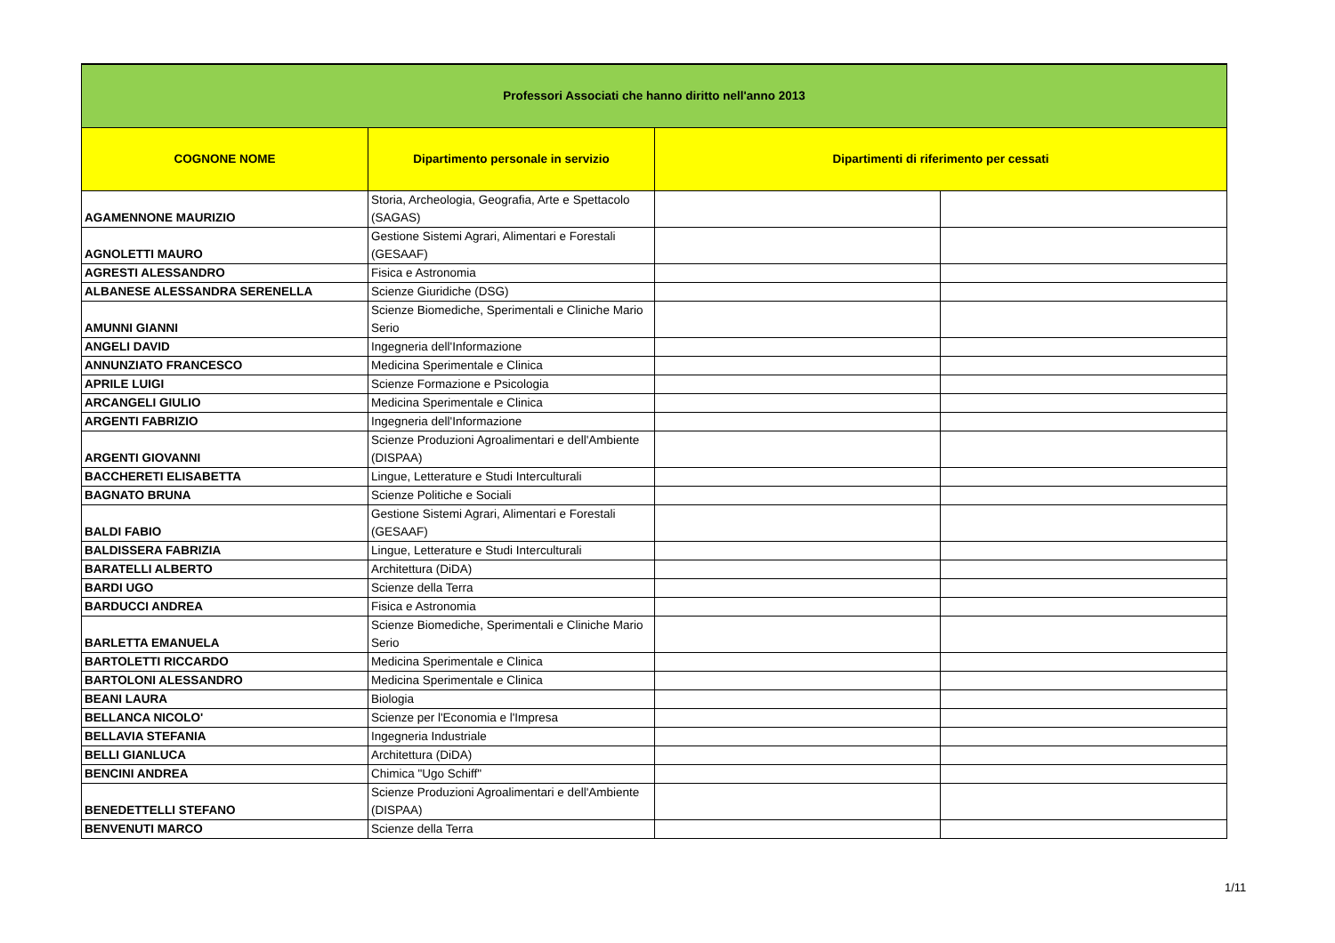| Professori Associati che hanno diritto nell'anno 2013 | | | |
| --- | --- | --- | --- |
| COGNONE NOME | Dipartimento personale in servizio | Dipartimenti di riferimento per cessati | |
| AGAMENNONE MAURIZIO | Storia, Archeologia, Geografia, Arte e Spettacolo (SAGAS) | | |
| AGNOLETTI MAURO | Gestione Sistemi Agrari, Alimentari e Forestali (GESAAF) | | |
| AGRESTI ALESSANDRO | Fisica e Astronomia | | |
| ALBANESE ALESSANDRA SERENELLA | Scienze Giuridiche (DSG) | | |
| AMUNNI GIANNI | Scienze Biomediche, Sperimentali e Cliniche Mario Serio | | |
| ANGELI DAVID | Ingegneria dell'Informazione | | |
| ANNUNZIATO FRANCESCO | Medicina Sperimentale e Clinica | | |
| APRILE LUIGI | Scienze Formazione e Psicologia | | |
| ARCANGELI GIULIO | Medicina Sperimentale e Clinica | | |
| ARGENTI FABRIZIO | Ingegneria dell'Informazione | | |
| ARGENTI GIOVANNI | Scienze Produzioni Agroalimentari e dell'Ambiente (DISPAA) | | |
| BACCHERETI ELISABETTA | Lingue, Letterature e Studi Interculturali | | |
| BAGNATO BRUNA | Scienze Politiche e Sociali | | |
| BALDI FABIO | Gestione Sistemi Agrari, Alimentari e Forestali (GESAAF) | | |
| BALDISSERA FABRIZIA | Lingue, Letterature e Studi Interculturali | | |
| BARATELLI ALBERTO | Architettura (DiDA) | | |
| BARDI UGO | Scienze della Terra | | |
| BARDUCCI ANDREA | Fisica e Astronomia | | |
| BARLETTA EMANUELA | Scienze Biomediche, Sperimentali e Cliniche Mario Serio | | |
| BARTOLETTI RICCARDO | Medicina Sperimentale e Clinica | | |
| BARTOLONI ALESSANDRO | Medicina Sperimentale e Clinica | | |
| BEANI LAURA | Biologia | | |
| BELLANCA NICOLO' | Scienze per l'Economia e l'Impresa | | |
| BELLAVIA STEFANIA | Ingegneria Industriale | | |
| BELLI GIANLUCA | Architettura (DiDA) | | |
| BENCINI ANDREA | Chimica "Ugo Schiff" | | |
| BENEDETTELLI STEFANO | Scienze Produzioni Agroalimentari e dell'Ambiente (DISPAA) | | |
| BENVENUTI MARCO | Scienze della Terra | | |
1/11